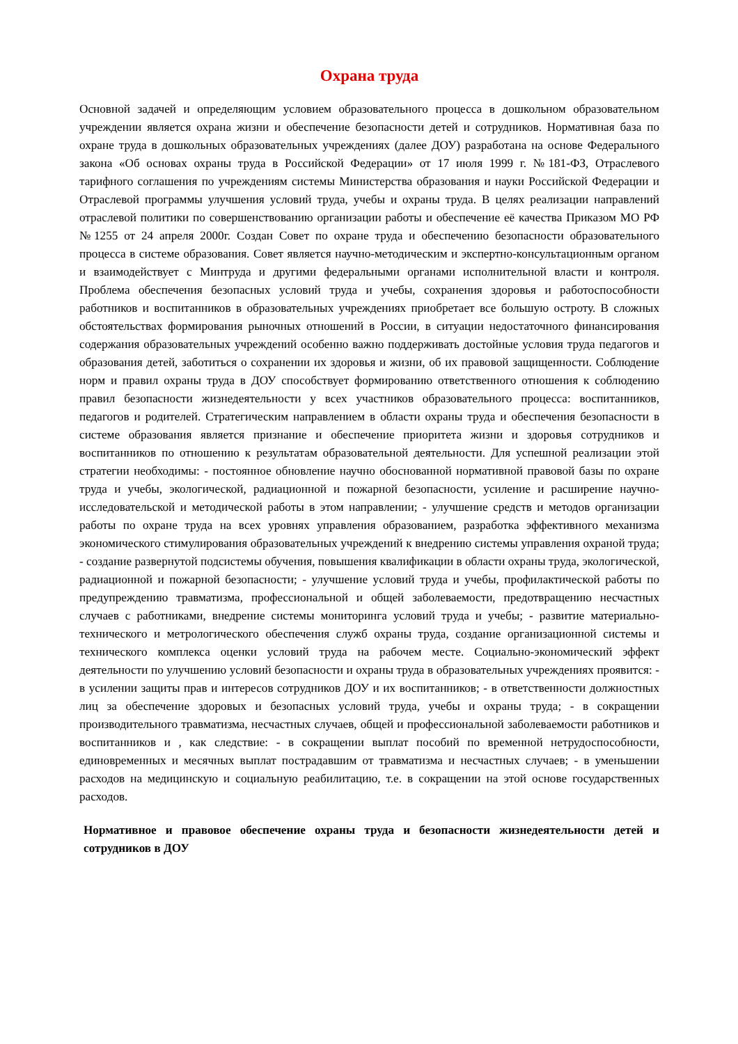Охрана труда
Основной задачей и определяющим условием образовательного процесса в дошкольном образовательном учреждении является охрана жизни и обеспечение безопасности детей и сотрудников. Нормативная база по охране труда в дошкольных образовательных учреждениях (далее ДОУ) разработана на основе Федерального закона «Об основах охраны труда в Российской Федерации» от 17 июля 1999 г. №181-ФЗ, Отраслевого тарифного соглашения по учреждениям системы Министерства образования и науки Российской Федерации и Отраслевой программы улучшения условий труда, учебы и охраны труда. В целях реализации направлений отраслевой политики по совершенствованию организации работы и обеспечение её качества Приказом МО РФ №1255 от 24 апреля 2000г. Создан Совет по охране труда и обеспечению безопасности образовательного процесса в системе образования. Совет является научно-методическим и экспертно-консультационным органом и взаимодействует с Минтруда и другими федеральными органами исполнительной власти и контроля. Проблема обеспечения безопасных условий труда и учебы, сохранения здоровья и работоспособности работников и воспитанников в образовательных учреждениях приобретает все большую остроту. В сложных обстоятельствах формирования рыночных отношений в России, в ситуации недостаточного финансирования содержания образовательных учреждений особенно важно поддерживать достойные условия труда педагогов и образования детей, заботиться о сохранении их здоровья и жизни, об их правовой защищенности. Соблюдение норм и правил охраны труда в ДОУ способствует формированию ответственного отношения к соблюдению правил безопасности жизнедеятельности у всех участников образовательного процесса: воспитанников, педагогов и родителей. Стратегическим направлением в области охраны труда и обеспечения безопасности в системе образования является признание и обеспечение приоритета жизни и здоровья сотрудников и воспитанников по отношению к результатам образовательной деятельности. Для успешной реализации этой стратегии необходимы: - постоянное обновление научно обоснованной нормативной правовой базы по охране труда и учебы, экологической, радиационной и пожарной безопасности, усиление и расширение научно-исследовательской и методической работы в этом направлении; - улучшение средств и методов организации работы по охране труда на всех уровнях управления образованием, разработка эффективного механизма экономического стимулирования образовательных учреждений к внедрению системы управления охраной труда; - создание развернутой подсистемы обучения, повышения квалификации в области охраны труда, экологической, радиационной и пожарной безопасности; - улучшение условий труда и учебы, профилактической работы по предупреждению травматизма, профессиональной и общей заболеваемости, предотвращению несчастных случаев с работниками, внедрение системы мониторинга условий труда и учебы; - развитие материально-технического и метрологического обеспечения служб охраны труда, создание организационной системы и технического комплекса оценки условий труда на рабочем месте. Социально-экономический эффект деятельности по улучшению условий безопасности и охраны труда в образовательных учреждениях проявится: - в усилении защиты прав и интересов сотрудников ДОУ и их воспитанников; - в ответственности должностных лиц за обеспечение здоровых и безопасных условий труда, учебы и охраны труда; - в сокращении производительного травматизма, несчастных случаев, общей и профессиональной заболеваемости работников и воспитанников и , как следствие: - в сокращении выплат пособий по временной нетрудоспособности, единовременных и месячных выплат пострадавшим от травматизма и несчастных случаев; - в уменьшении расходов на медицинскую и социальную реабилитацию, т.е. в сокращении на этой основе государственных расходов.
Нормативное и правовое обеспечение охраны труда и безопасности жизнедеятельности детей и сотрудников в ДОУ